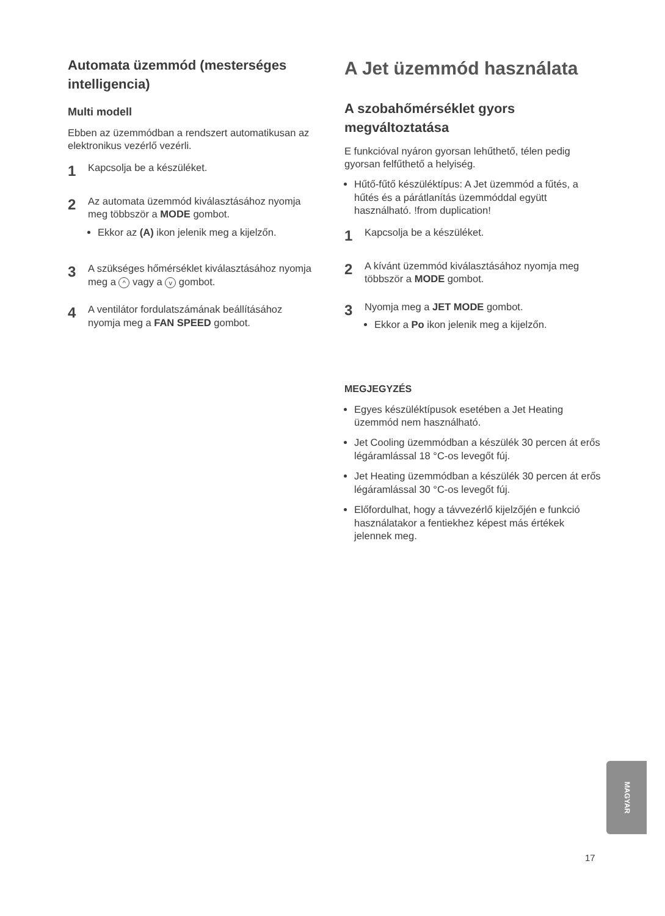Automata üzemmód (mesterséges intelligencia)
Multi modell
Ebben az üzemmódban a rendszert automatikusan az elektronikus vezérlő vezérli.
1
Kapcsolja be a készüléket.
2
Az automata üzemmód kiválasztásához nyomja meg többször a MODE gombot.
Ekkor az (A) ikon jelenik meg a kijelzőn.
3
A szükséges hőmérséklet kiválasztásához nyomja meg a ^ vagy a v gombot.
4
A ventilátor fordulatszámának beállításához nyomja meg a FAN SPEED gombot.
A Jet üzemmód használata
A szobahőmérséklet gyors megváltoztatása
E funkcióval nyáron gyorsan lehűthető, télen pedig gyorsan felfűthető a helyiség.
Hűtő-fűtő készüléktípus: A Jet üzemmód a fűtés, a hűtés és a párátlanítás üzemmóddal együtt használható. !from duplication!
1
Kapcsolja be a készüléket.
2
A kívánt üzemmód kiválasztásához nyomja meg többször a MODE gombot.
3
Nyomja meg a JET MODE gombot.
Ekkor a Po ikon jelenik meg a kijelzőn.
MEGJEGYZÉS
Egyes készüléktípusok esetében a Jet Heating üzemmód nem használható.
Jet Cooling üzemmódban a készülék 30 percen át erős légáramlással 18 °C-os levegőt fúj.
Jet Heating üzemmódban a készülék 30 percen át erős légáramlással 30 °C-os levegőt fúj.
Előfordulhat, hogy a távvezérlő kijelzőjén e funkció használatakor a fentiekhez képest más értékek jelennek meg.
MAGYAR
17